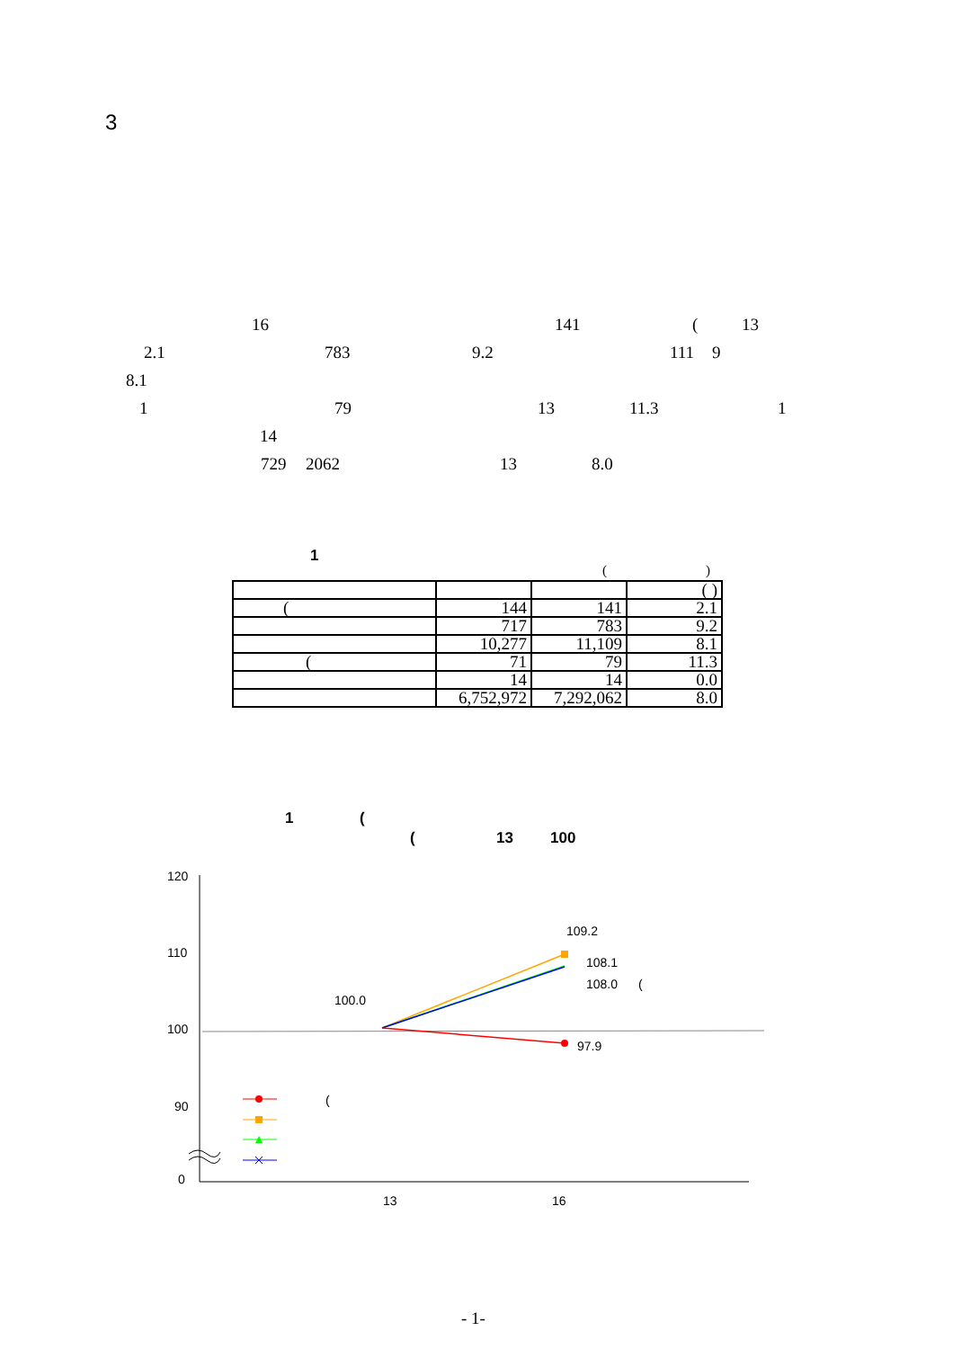3
16 141 (13
2.1 783 9.2 111 9
8.1 1 79 13 11.3 1
14 729 2062 13 8.0
1
( )
| | | | ( ) |
| ( | 144 | 141 | 2.1 |
| | 717 | 783 | 9.2 |
| | 10,277 | 11,109 | 8.1 |
| ( | 71 | 79 | 11.3 |
| | 14 | 14 | 0.0 |
| | 6,752,972 | 7,292,062 | 8.0 |
1 (
( 13 100
120
110
100
90
0
13
16
109.2
108.1
108.0
(
100.0
97.9
(
- 1-